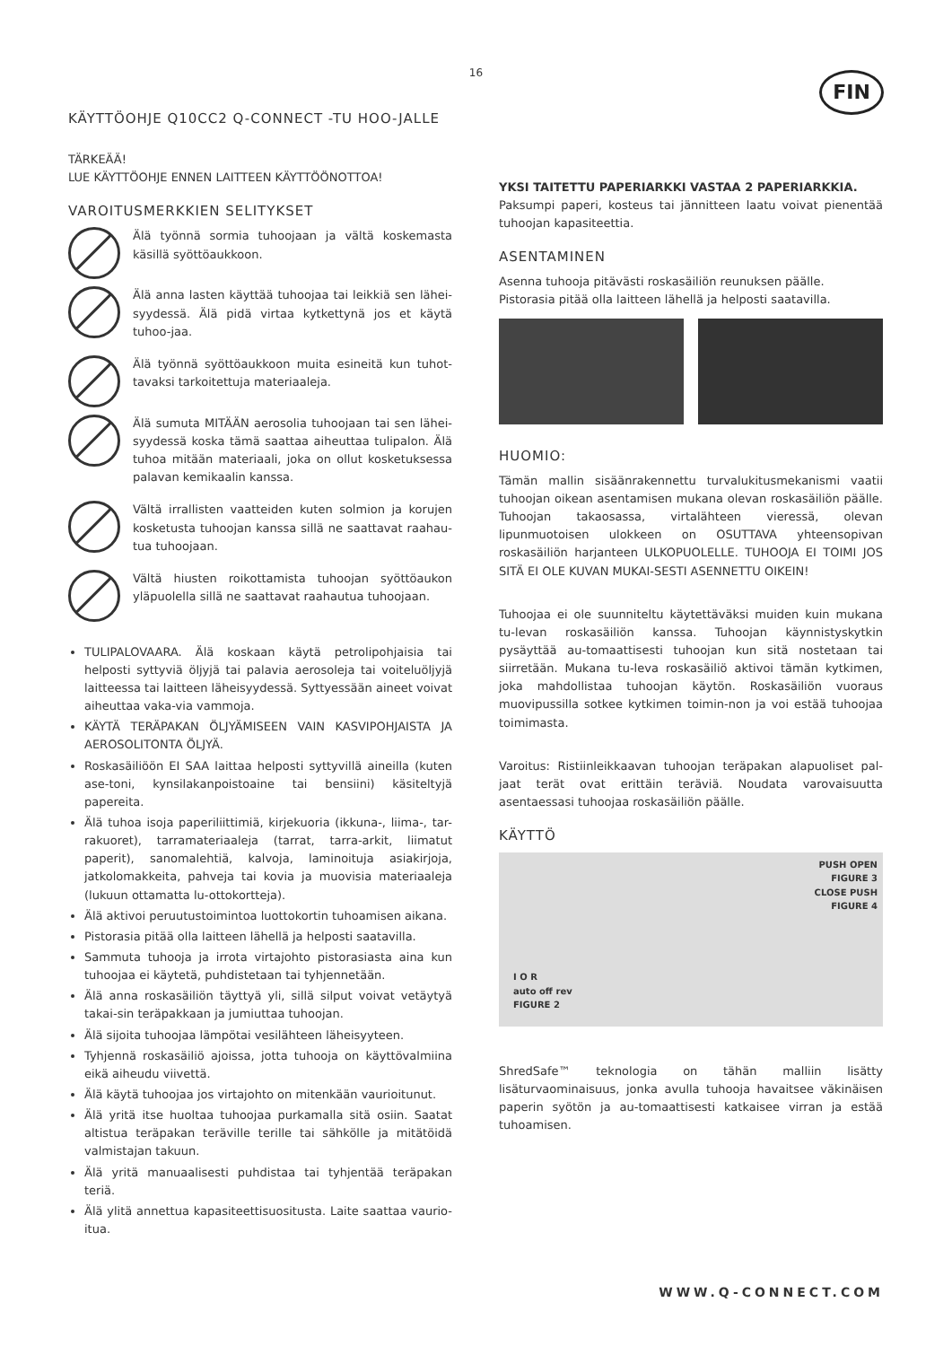16
FIN
KÄYTTÖOHJE Q10CC2 Q-CONNECT -TU HOO-JALLE
TÄRKEÄÄ!
LUE KÄYTTÖOHJE ENNEN LAITTEEN KÄYTTÖÖNOTTOA!
VAROITUSMERKKIEN SELITYKSET
Älä työnnä sormia tuhoojaan ja vältä koskemasta käsillä syöttöaukkoon.
Älä anna lasten käyttää tuhoojaa tai leikkiä sen lähei-syydessä. Älä pidä virtaa kytkettynä jos et käytä tuhoo-jaa.
Älä työnnä syöttöaukkoon muita esineitä kun tuhot-tavaksi tarkoitettuja materiaaleja.
Älä sumuta MITÄÄN aerosolia tuhoojaan tai sen lähei-syydessä koska tämä saattaa aiheuttaa tulipalon. Älä tuhoa mitään materiaali, joka on ollut kosketuksessa palavan kemikaalin kanssa.
Vältä irrallisten vaatteiden kuten solmion ja korujen kosketusta tuhoojan kanssa sillä ne saattavat raahau-tua tuhoojaan.
Vältä hiusten roikottamista tuhoojan syöttöaukon yläpuolella sillä ne saattavat raahautua tuhoojaan.
TULIPALOVAARA. Älä koskaan käytä petrolipohjaisia tai helposti syttyviä öljyjä tai palavia aerosoleja tai voiteluöljyjä laitteessa tai laitteen läheisyydessä. Syttyessään aineet voivat aiheuttaa vaka-via vammoja.
KÄYTÄ TERÄPAKAN ÖLJYÄMISEEN VAIN KASVIPOHJAISTA JA AEROSOLITONTA ÖLJYÄ.
Roskasäiliöön EI SAA laittaa helposti syttyvillä aineilla (kuten ase-toni, kynsilakanpoistoaine tai bensiini) käsiteltyjä papereita.
Älä tuhoa isoja paperiliittimiä, kirjekuoria (ikkuna-, liima-, tar-rakuoret), tarramateriaaleja (tarrat, tarra-arkit, liimatut paperit), sanomalehtiä, kalvoja, laminoituja asiakirjoja, jatkolomakkeita, pahveja tai kovia ja muovisia materiaaleja (lukuun ottamatta lu-ottokortteja).
Älä aktivoi peruutustoimintoa luottokortin tuhoamisen aikana.
Pistorasia pitää olla laitteen lähellä ja helposti saatavilla.
Sammuta tuhooja ja irrota virtajohto pistorasiasta aina kun tuhoojaa ei käytetä, puhdistetaan tai tyhjennetään.
Älä anna roskasäiliön täyttyä yli, sillä silput voivat vetäytyä takai-sin teräpakkaan ja jumiuttaa tuhoojan.
Älä sijoita tuhoojaa lämpötai vesilähteen läheisyyteen.
Tyhjennä roskasäiliö ajoissa, jotta tuhooja on käyttövalmiina eikä aiheudu viivettä.
Älä käytä tuhoojaa jos virtajohto on mitenkään vaurioitunut.
Älä yritä itse huoltaa tuhoojaa purkamalla sitä osiin. Saatat altistua teräpakan teräville terille tai sähkölle ja mitätöidä valmistajan takuun.
Älä yritä manuaalisesti puhdistaa tai tyhjentää teräpakan teriä.
Älä ylitä annettua kapasiteettisuositusta. Laite saattaa vaurio-itua.
YKSI TAITETTU PAPERIARKKI VASTAA 2 PAPERIARKKIA.
Paksumpi paperi, kosteus tai jännitteen laatu voivat pienentää tuhoojan kapasiteettia.
ASENTAMINEN
Asenna tuhooja pitävästi roskasäiliön reunuksen päälle.
Pistorasia pitää olla laitteen lähellä ja helposti saatavilla.
HUOMIO:
Tämän mallin sisäänrakennettu turvalukitusmekanismi vaatii tuhoojan oikean asentamisen mukana olevan roskasäiliön päälle. Tuhoojan takaosassa, virtalähteen vieressä, olevan lipunmuotoisen ulokkeen on OSUTTAVA yhteensopivan roskasäiliön harjanteen ULKOPUOLELLE. TUHOOJA EI TOIMI JOS SITÄ EI OLE KUVAN MUKAI-SESTI ASENNETTU OIKEIN!
Tuhoojaa ei ole suunniteltu käytettäväksi muiden kuin mukana tu-levan roskasäiliön kanssa. Tuhoojan käynnistyskytkin pysäyttää au-tomaattisesti tuhoojan kun sitä nostetaan tai siirretään. Mukana tu-leva roskasäiliö aktivoi tämän kytkimen, joka mahdollistaa tuhoojan käytön. Roskasäiliön vuoraus muovipussilla sotkee kytkimen toimin-non ja voi estää tuhoojaa toimimasta.
Varoitus: Ristiinleikkaavan tuhoojan teräpakan alapuoliset pal-jaat terät ovat erittäin teräviä. Noudata varovaisuutta asentaessasi tuhoojaa roskasäiliön päälle.
KÄYTTÖ
I O R
auto off rev
FIGURE 2
PUSH OPEN
FIGURE 3
CLOSE PUSH
FIGURE 4
ShredSafe™ teknologia on tähän malliin lisätty lisäturvaominaisuus, jonka avulla tuhooja havaitsee väkinäisen paperin syötön ja au-tomaattisesti katkaisee virran ja estää tuhoamisen.
WWW.Q-CONNECT.COM